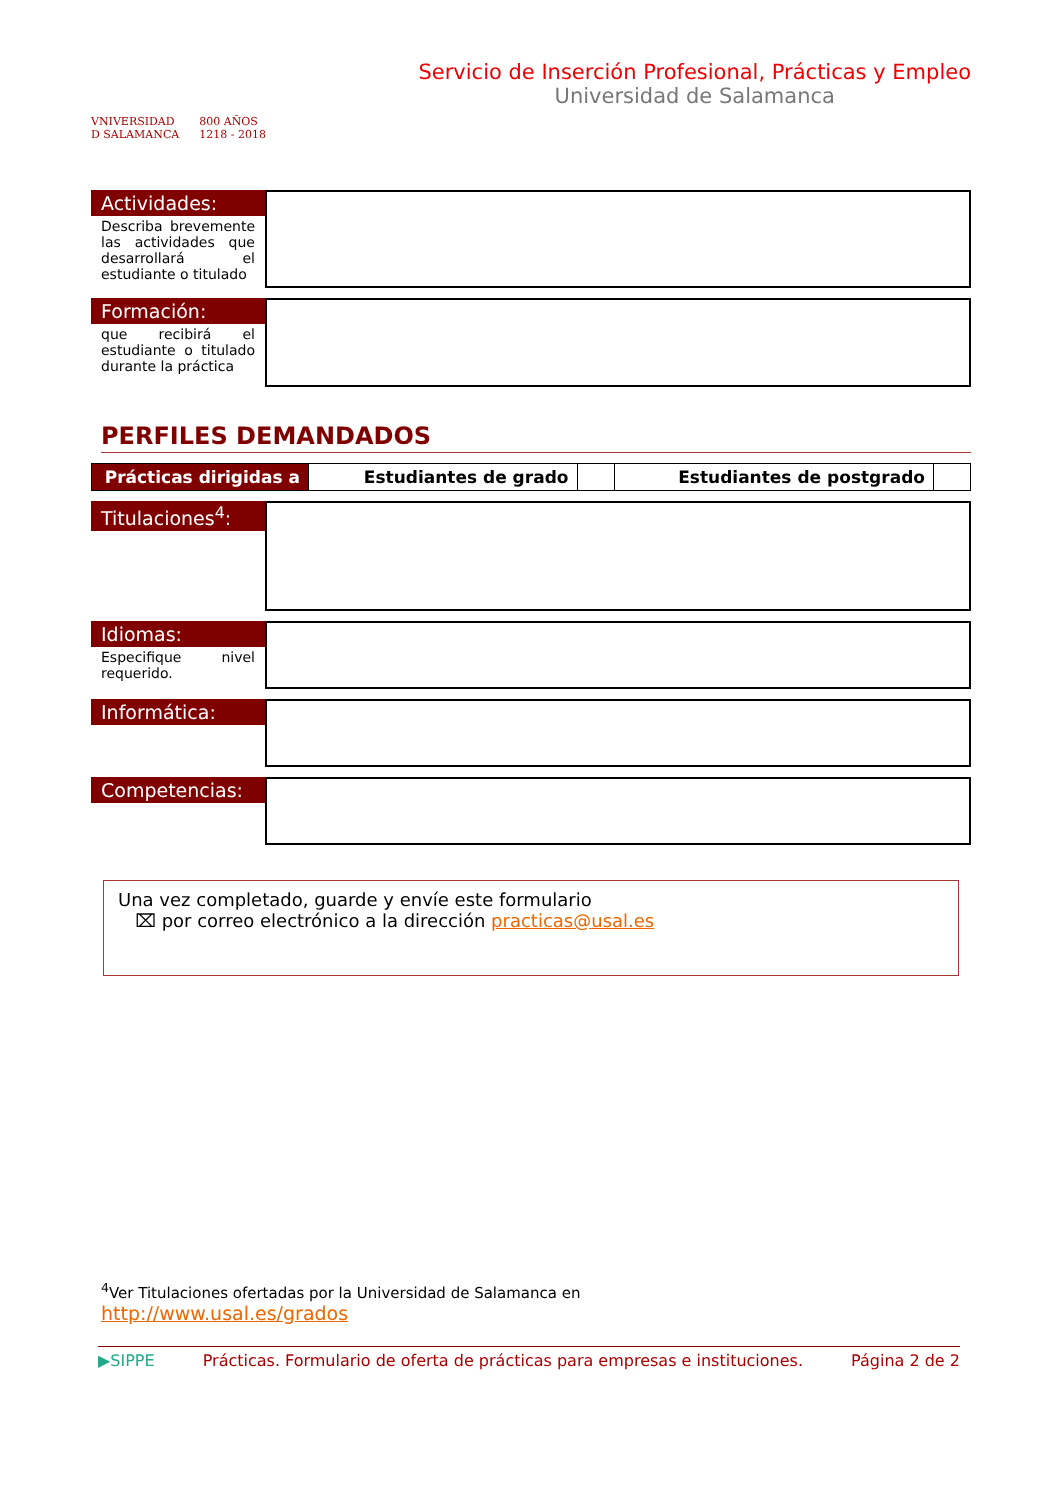VNIVERSIDAD
D SALAMANCA
800 AÑOS
1218 - 2018
Servicio de Inserción Profesional, Prácticas y Empleo
Universidad de Salamanca
Actividades:
Describa brevemente las actividades que desarrollará el estudiante o titulado
Formación:
que recibirá el estudiante o titulado durante la práctica
PERFILES DEMANDADOS
| Prácticas dirigidas a | Estudiantes de grado | | Estudiantes de postgrado | |
Titulaciones<sup>4</sup>:
Idiomas:
Especifique nivel requerido.
Informática:
Competencias:
Una vez completado, guarde y envíe este formulario
⌧ por correo electrónico a la dirección practicas@usal.es
<sup>4</sup> Ver Titulaciones ofertadas por la Universidad de Salamanca en
http://www.usal.es/grados
▶SIPPE Prácticas. Formulario de oferta de prácticas para empresas e instituciones. Página 2 de 2